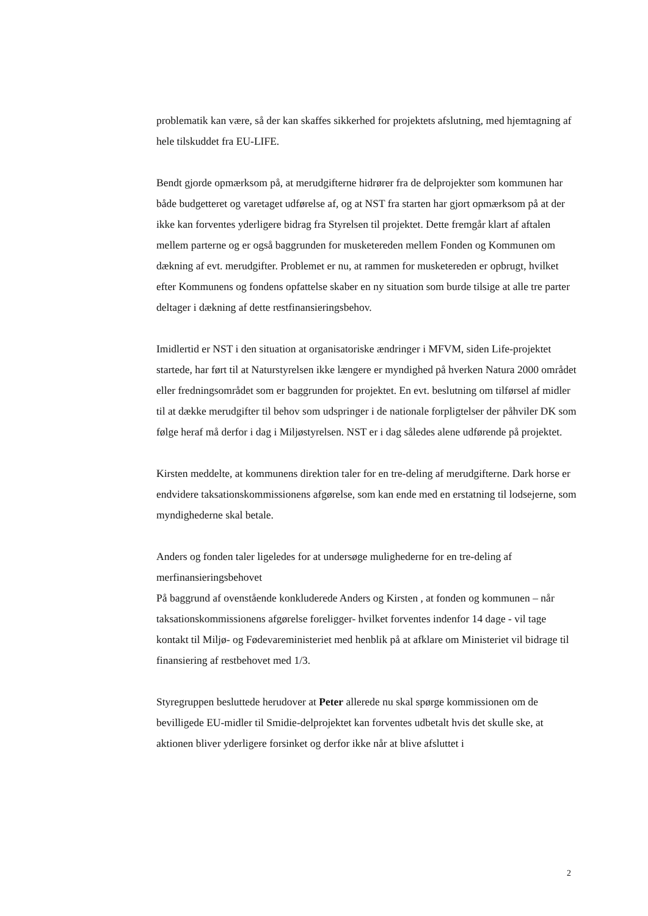problematik kan være, så der kan skaffes sikkerhed for projektets afslutning, med hjemtagning af hele tilskuddet fra EU-LIFE.
Bendt gjorde opmærksom på, at merudgifterne hidrører fra de delprojekter som kommunen har både budgetteret og varetaget udførelse af, og at NST fra starten har gjort opmærksom på at der ikke kan forventes yderligere bidrag fra Styrelsen til projektet. Dette fremgår klart af aftalen mellem parterne og er også baggrunden for musketereden mellem Fonden og Kommunen om dækning af evt. merudgifter. Problemet er nu, at rammen for musketereden er opbrugt, hvilket efter Kommunens og fondens opfattelse skaber en ny situation som burde tilsige at alle tre parter deltager i dækning af dette restfinansieringsbehov.
Imidlertid er NST i den situation at organisatoriske ændringer i MFVM, siden Life-projektet startede, har ført til at Naturstyrelsen ikke længere er myndighed på hverken Natura 2000 området eller fredningsområdet som er baggrunden for projektet. En evt. beslutning om tilførsel af midler til at dække merudgifter til behov som udspringer i de nationale forpligtelser der påhviler DK som følge heraf må derfor i dag i Miljøstyrelsen. NST er i dag således alene udførende på projektet.
Kirsten meddelte, at kommunens direktion taler for en tre-deling af merudgifterne. Dark horse er endvidere taksationskommissionens afgørelse, som kan ende med en erstatning til lodsejerne, som myndighederne skal betale.
Anders og fonden taler ligeledes for at undersøge mulighederne for en tre-deling af merfinansieringsbehovet
På baggrund af ovenstående konkluderede Anders og Kirsten , at fonden og kommunen – når taksationskommissionens afgørelse foreligger- hvilket forventes indenfor 14 dage - vil tage kontakt til Miljø- og Fødevareministeriet med henblik på at afklare om Ministeriet vil bidrage til finansiering af restbehovet med 1/3.
Styregruppen besluttede herudover at Peter allerede nu skal spørge kommissionen om de bevilligede EU-midler til Smidie-delprojektet kan forventes udbetalt hvis det skulle ske, at aktionen bliver yderligere forsinket og derfor ikke når at blive afsluttet i
2